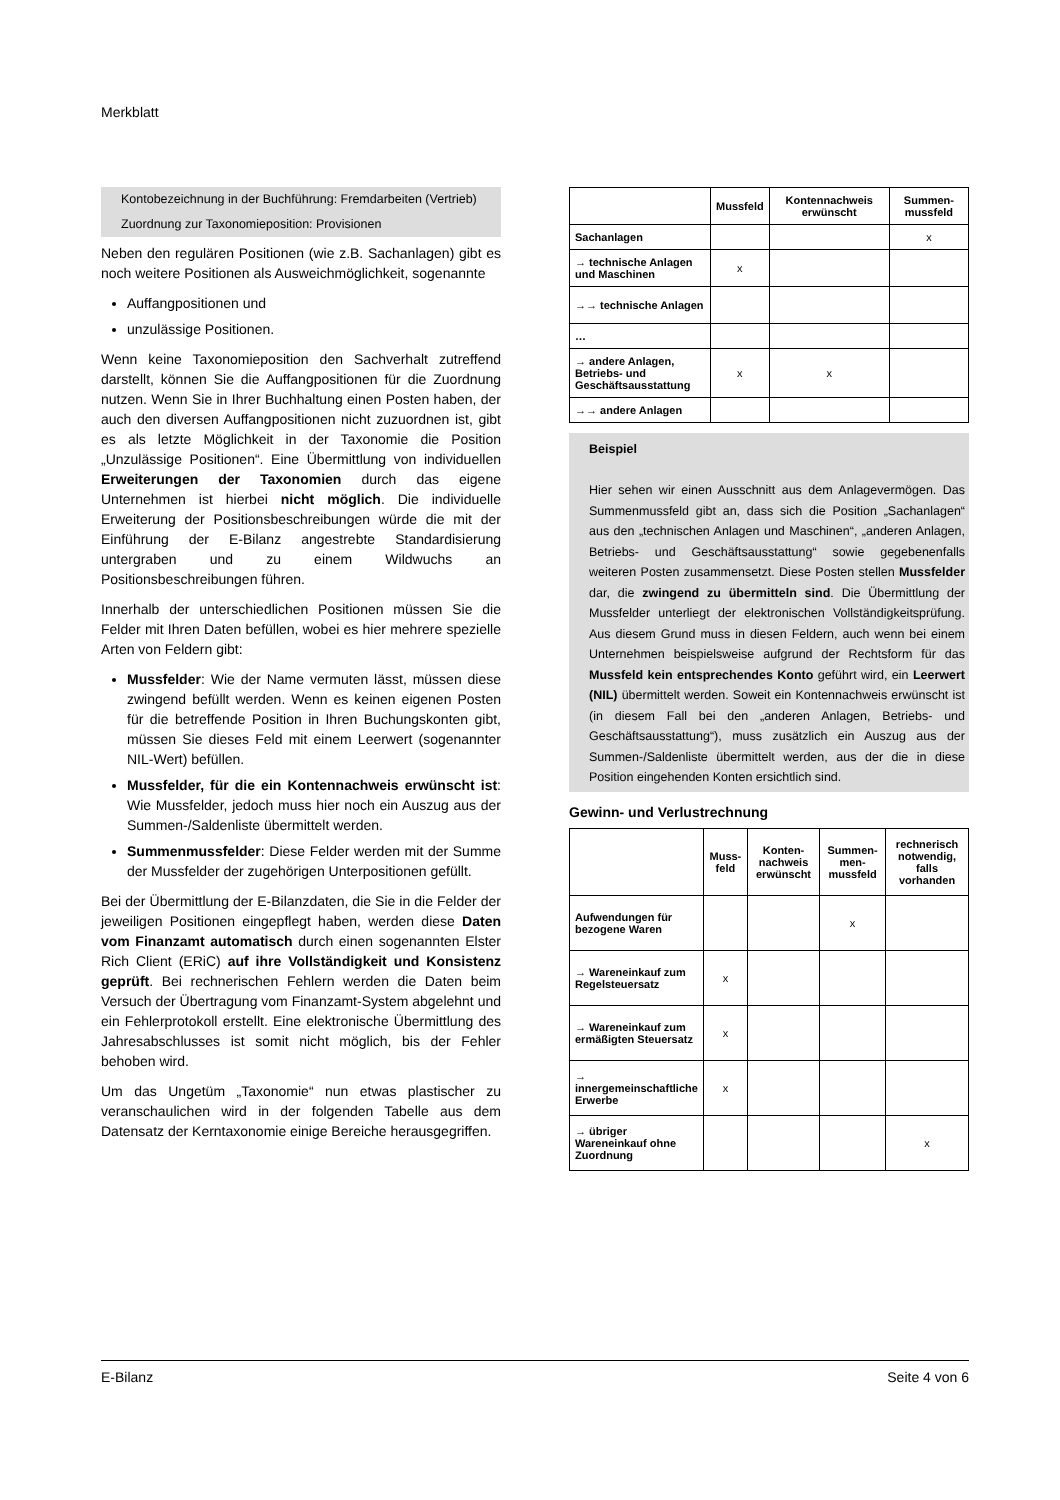Merkblatt
Kontobezeichnung in der Buchführung: Fremdarbeiten (Vertrieb)
Zuordnung zur Taxonomieposition: Provisionen
Neben den regulären Positionen (wie z.B. Sachanlagen) gibt es noch weitere Positionen als Ausweichmöglichkeit, sogenannte
Auffangpositionen und
unzulässige Positionen.
Wenn keine Taxonomieposition den Sachverhalt zutreffend darstellt, können Sie die Auffangpositionen für die Zuordnung nutzen. Wenn Sie in Ihrer Buchhaltung einen Posten haben, der auch den diversen Auffangpositionen nicht zuzuordnen ist, gibt es als letzte Möglichkeit in der Taxonomie die Position „Unzulässige Positionen“. Eine Übermittlung von individuellen Erweiterungen der Taxonomien durch das eigene Unternehmen ist hierbei nicht möglich. Die individuelle Erweiterung der Positionsbeschreibungen würde die mit der Einführung der E-Bilanz angestrebte Standardisierung untergraben und zu einem Wildwuchs an Positionsbeschreibungen führen.
Innerhalb der unterschiedlichen Positionen müssen Sie die Felder mit Ihren Daten befüllen, wobei es hier mehrere spezielle Arten von Feldern gibt:
Mussfelder: Wie der Name vermuten lässt, müssen diese zwingend befüllt werden. Wenn es keinen eigenen Posten für die betreffende Position in Ihren Buchungskonten gibt, müssen Sie dieses Feld mit einem Leerwert (sogenannter NIL-Wert) befüllen.
Mussfelder, für die ein Kontennachweis erwünscht ist: Wie Mussfelder, jedoch muss hier noch ein Auszug aus der Summen-/Saldenliste übermittelt werden.
Summenmussfelder: Diese Felder werden mit der Summe der Mussfelder der zugehörigen Unterpositionen gefüllt.
Bei der Übermittlung der E-Bilanzdaten, die Sie in die Felder der jeweiligen Positionen eingepflegt haben, werden diese Daten vom Finanzamt automatisch durch einen sogenannten Elster Rich Client (ERiC) auf ihre Vollständigkeit und Konsistenz geprüft. Bei rechnerischen Fehlern werden die Daten beim Versuch der Übertragung vom Finanzamt-System abgelehnt und ein Fehlerprotokoll erstellt. Eine elektronische Übermittlung des Jahresabschlusses ist somit nicht möglich, bis der Fehler behoben wird.
Um das Ungetüm „Taxonomie“ nun etwas plastischer zu veranschaulichen wird in der folgenden Tabelle aus dem Datensatz der Kerntaxonomie einige Bereiche herausgegriffen.
| | Mussfeld | Kontennachweis erwünscht | Summen-mussfeld |
| --- | --- | --- | --- |
| Sachanlagen | | | x |
| → technische Anlagen und Maschinen | x | | |
| →→ technische Anlagen | | | |
| … | | | |
| → andere Anlagen, Betriebs- und Geschäftsausstattung | x | x | |
| →→ andere Anlagen | | | |
Beispiel
Hier sehen wir einen Ausschnitt aus dem Anlagevermögen. Das Summenmussfeld gibt an, dass sich die Position „Sachanlagen“ aus den „technischen Anlagen und Maschinen“, „anderen Anlagen, Betriebs- und Geschäftsausstattung“ sowie gegebenenfalls weiteren Posten zusammensetzt. Diese Posten stellen Mussfelder dar, die zwingend zu übermitteln sind. Die Übermittlung der Mussfelder unterliegt der elektronischen Vollständigkeitsprüfung. Aus diesem Grund muss in diesen Feldern, auch wenn bei einem Unternehmen beispielsweise aufgrund der Rechtsform für das Mussfeld kein entsprechendes Konto geführt wird, ein Leerwert (NIL) übermittelt werden. Soweit ein Kontennachweis erwünscht ist (in diesem Fall bei den „anderen Anlagen, Betriebs- und Geschäftsausstattung“), muss zusätzlich ein Auszug aus der Summen-/Saldenliste übermittelt werden, aus der die in diese Position eingehenden Konten ersichtlich sind.
Gewinn- und Verlustrechnung
| | Muss-feld | Konten-nachweis erwünscht | Summen-men-mussfeld | rechnerisch notwendig, falls vorhanden |
| --- | --- | --- | --- | --- |
| Aufwendungen für bezogene Waren | | | x | |
| → Wareneinkauf zum Regelsteuersatz | x | | | |
| → Wareneinkauf zum ermäßigten Steuersatz | x | | | |
| → innergemeinschaftliche Erwerbe | x | | | |
| → übriger Wareneinkauf ohne Zuordnung | | | | x |
E-Bilanz Seite 4 von 6